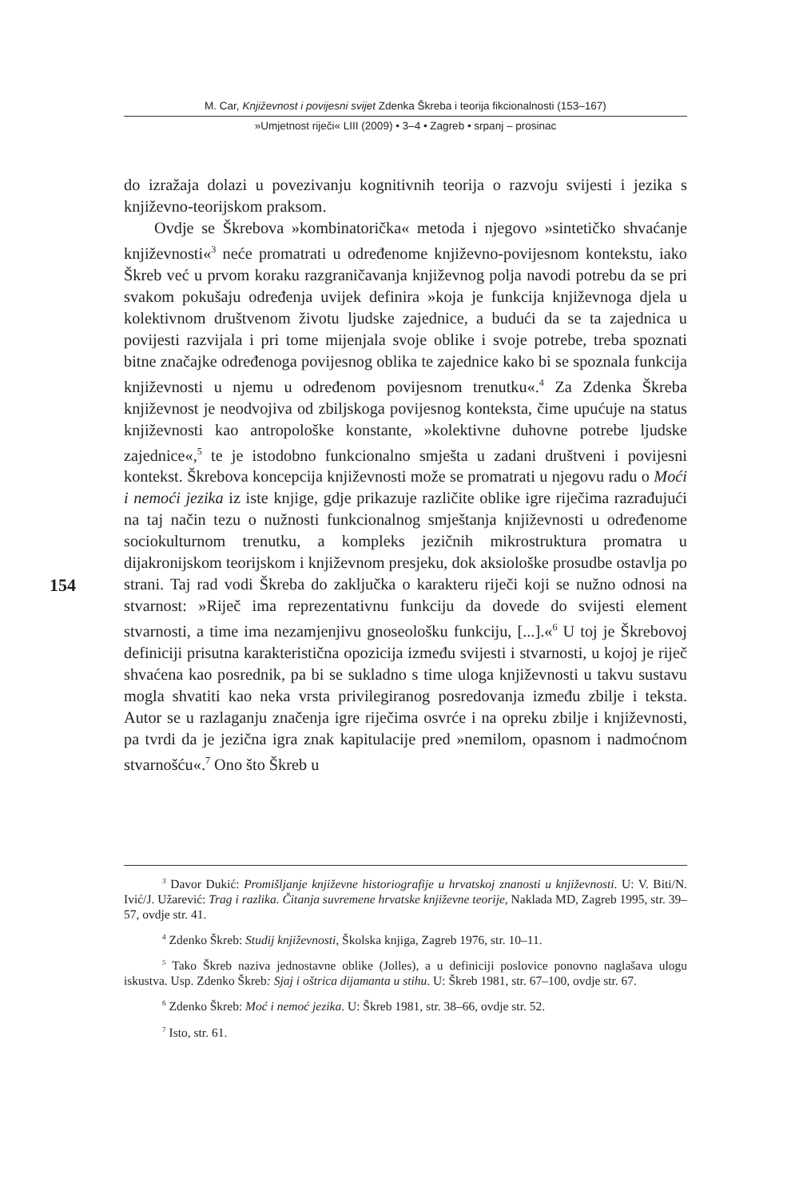M. Car, Književnost i povijesni svijet Zdenka Škreba i teorija fikcionalnosti (153–167)
»Umjetnost riječi« LIII (2009) • 3–4 • Zagreb • srpanj – prosinac
154
do izražaja dolazi u povezivanju kognitivnih teorija o razvoju svijesti i jezika s književno-teorijskom praksom.
Ovdje se Škrebova »kombinatorička« metoda i njegovo »sintetičko shvaćanje književnosti«<sup>3</sup> neće promatrati u određenome književno-povijesnom kontekstu, iako Škreb već u prvom koraku razgraničavanja književnog polja navodi potrebu da se pri svakom pokušaju određenja uvijek definira »koja je funkcija književnoga djela u kolektivnom društvenom životu ljudske zajednice, a budući da se ta zajednica u povijesti razvijala i pri tome mijenjala svoje oblike i svoje potrebe, treba spoznati bitne značajke određenoga povijesnog oblika te zajednice kako bi se spoznala funkcija književnosti u njemu u određenom povijesnom trenutku«.<sup>4</sup> Za Zdenka Škreba književnost je neodvojiva od zbiljskoga povijesnog konteksta, čime upućuje na status književnosti kao antropološke konstante, »kolektivne duhovne potrebe ljudske zajednice«,<sup>5</sup> te je istodobno funkcionalno smješta u zadani društveni i povijesni kontekst. Škrebova koncepcija književnosti može se promatrati u njegovu radu o Moći i nemoći jezika iz iste knjige, gdje prikazuje različite oblike igre riječima razrađujući na taj način tezu o nužnosti funkcionalnog smještanja književnosti u određenome sociokulturnom trenutku, a kompleks jezičnih mikrostruktura promatra u dijakronijskom teorijskom i književnom presjeku, dok aksiološke prosudbe ostavlja po strani. Taj rad vodi Škreba do zaključka o karakteru riječi koji se nužno odnosi na stvarnost: »Riječ ima reprezentativnu funkciju da dovede do svijesti element stvarnosti, a time ima nezamjenjivu gnoseološku funkciju, [...].«<sup>6</sup> U toj je Škrebovoj definiciji prisutna karakteristična opozicija između svijesti i stvarnosti, u kojoj je riječ shvaćena kao posrednik, pa bi se sukladno s time uloga književnosti u takvu sustavu mogla shvatiti kao neka vrsta privilegiranog posredovanja između zbilje i teksta. Autor se u razlaganju značenja igre riječima osvrće i na opreku zbilje i književnosti, pa tvrdi da je jezična igra znak kapitulacije pred »nemilom, opasnom i nadmoćnom stvarnošću«.<sup>7</sup> Ono što Škreb u
<sup>3</sup> Davor Dukić: Promišljanje književne historiografije u hrvatskoj znanosti u književnosti. U: V. Biti/N. Ivić/J. Užarević: Trag i razlika. Čitanja suvremene hrvatske književne teorije, Naklada MD, Zagreb 1995, str. 39–57, ovdje str. 41.
<sup>4</sup> Zdenko Škreb: Studij književnosti, Školska knjiga, Zagreb 1976, str. 10–11.
<sup>5</sup> Tako Škreb naziva jednostavne oblike (Jolles), a u definiciji poslovice ponovno naglašava ulogu iskustva. Usp. Zdenko Škreb: Sjaj i oštrica dijamanta u stihu. U: Škreb 1981, str. 67–100, ovdje str. 67.
<sup>6</sup> Zdenko Škreb: Moć i nemoć jezika. U: Škreb 1981, str. 38–66, ovdje str. 52.
<sup>7</sup> Isto, str. 61.